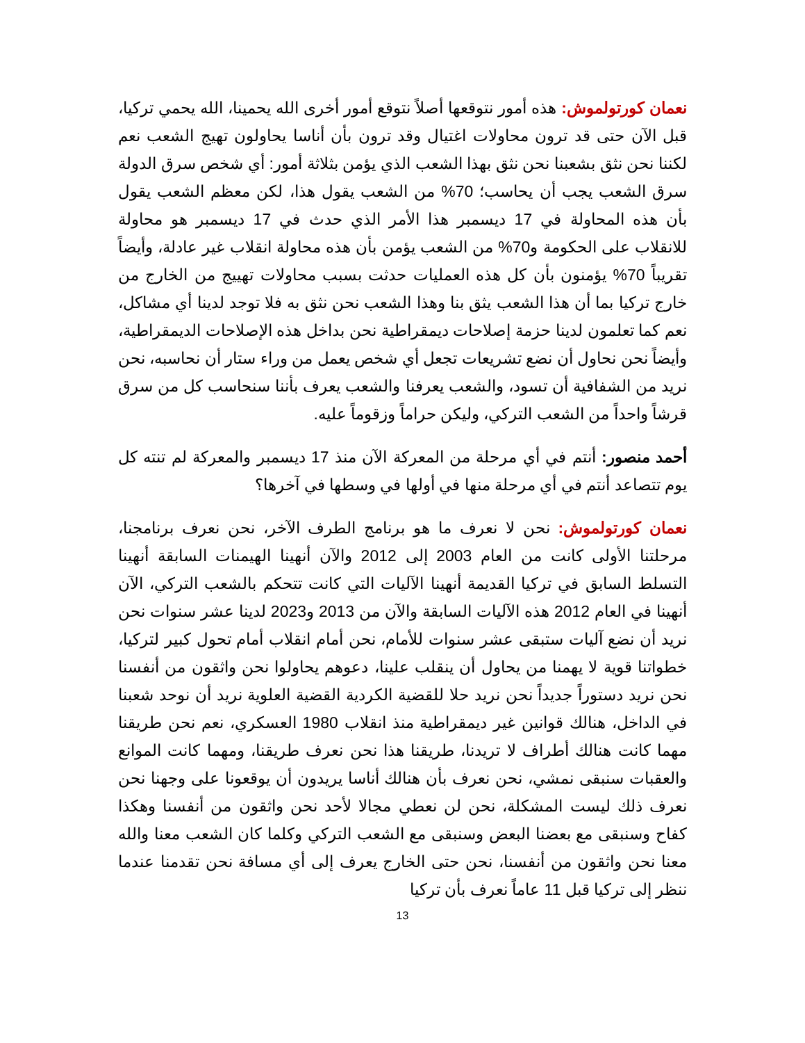نعمان كورتولموش: هذه أمور نتوقعها أصلاً نتوقع أمور أخرى الله يحمينا، الله يحمي تركيا، قبل الآن حتى قد ترون محاولات اغتيال وقد ترون بأن أناسا يحاولون تهيج الشعب نعم لكننا نحن نثق بشعبنا نحن نثق بهذا الشعب الذي يؤمن بثلاثة أمور: أي شخص سرق الدولة سرق الشعب يجب أن يحاسب؛ 70% من الشعب يقول هذا، لكن معظم الشعب يقول بأن هذه المحاولة في 17 ديسمبر هذا الأمر الذي حدث في 17 ديسمبر هو محاولة للانقلاب على الحكومة و70% من الشعب يؤمن بأن هذه محاولة انقلاب غير عادلة، وأيضاً تقريباً 70% يؤمنون بأن كل هذه العمليات حدثت بسبب محاولات تهييج من الخارج من خارج تركيا بما أن هذا الشعب يثق بنا وهذا الشعب نحن نثق به فلا توجد لدينا أي مشاكل، نعم كما تعلمون لدينا حزمة إصلاحات ديمقراطية نحن بداخل هذه الإصلاحات الديمقراطية، وأيضاً نحن نحاول أن نضع تشريعات تجعل أي شخص يعمل من وراء ستار أن نحاسبه، نحن نريد من الشفافية أن تسود، والشعب يعرفنا والشعب يعرف بأننا سنحاسب كل من سرق قرشاً واحداً من الشعب التركي، وليكن حراماً وزقوماً عليه.
أحمد منصور: أنتم في أي مرحلة من المعركة الآن منذ 17 ديسمبر والمعركة لم تنته كل يوم تتصاعد أنتم في أي مرحلة منها في أولها في وسطها في آخرها؟
نعمان كورتولموش: نحن لا نعرف ما هو برنامج الطرف الآخر، نحن نعرف برنامجنا، مرحلتنا الأولى كانت من العام 2003 إلى 2012 والآن أنهينا الهيمنات السابقة أنهينا التسلط السابق في تركيا القديمة أنهينا الآليات التي كانت تتحكم بالشعب التركي، الآن أنهينا في العام 2012 هذه الآليات السابقة والآن من 2013 و2023 لدينا عشر سنوات نحن نريد أن نضع آليات ستبقى عشر سنوات للأمام، نحن أمام انقلاب أمام تحول كبير لتركيا، خطواتنا قوية لا يهمنا من يحاول أن ينقلب علينا، دعوهم يحاولوا نحن واثقون من أنفسنا نحن نريد دستوراً جديداً نحن نريد حلا للقضية الكردية القضية العلوية نريد أن نوحد شعبنا في الداخل، هنالك قوانين غير ديمقراطية منذ انقلاب 1980 العسكري، نعم نحن طريقنا مهما كانت هنالك أطراف لا تريدنا، طريقنا هذا نحن نعرف طريقنا، ومهما كانت الموانع والعقبات سنبقى نمشي، نحن نعرف بأن هنالك أناسا يريدون أن يوقعونا على وجهنا نحن نعرف ذلك ليست المشكلة، نحن لن نعطي مجالا لأحد نحن واثقون من أنفسنا وهكذا كفاح وسنبقى مع بعضنا البعض وسنبقى مع الشعب التركي وكلما كان الشعب معنا والله معنا نحن واثقون من أنفسنا، نحن حتى الخارج يعرف إلى أي مسافة نحن تقدمنا عندما ننظر إلى تركيا قبل 11 عاماً نعرف بأن تركيا
13